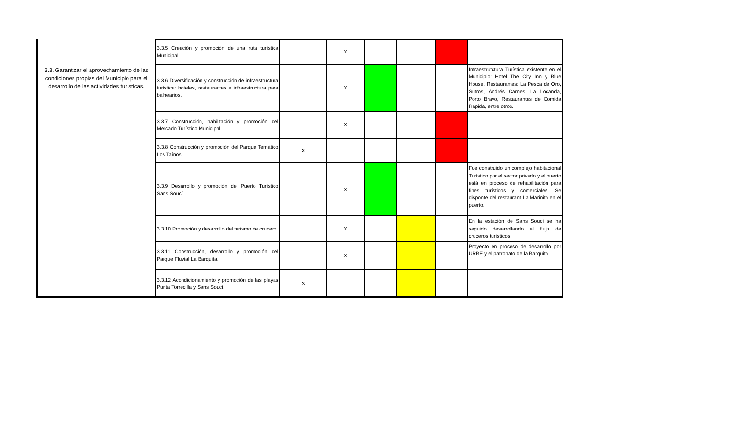| 3.3. Garantizar el aprovechamiento de las condiciones propias del Municipio para el desarrollo de las actividades turísticas. | 3.3.5 Creación y promoción de una ruta turística Municipal. | | x | | | | |
| | 3.3.6 Diversificación y construcción de infraestructura turística: hoteles, restaurantes e infraestructura para balnearios. | | x | | | | Infraestrutctura Turística existente en el Municipio: Hotel The City Inn y Blue House. Restaurantes: La Pesca de Oro, Sutros, Andrés Carnes, La Locanda, Porto Bravo, Restaurantes de Comida Rápida, entre otros. |
| | 3.3.7 Construcción, habilitación y promoción del Mercado Turístico Municipal. | | x | | | | |
| | 3.3.8 Construcción y promoción del Parque Temático Los Taínos. | x | | | | | |
| | 3.3.9 Desarrollo y promoción del Puerto Turístico Sans Soucí. | | x | | | | Fue construido un complejo habitacional Turístico por el sector privado y el puerto está en proceso de rehabilitación para fines turísticos y comerciales. Se disponte del restaurant La Marinita en el puerto. |
| | 3.3.10 Promoción y desarrollo del turismo de crucero. | | x | | | | En la estación de Sans Soucí se ha seguido desarrollando el flujo de cruceros turísticos. |
| | 3.3.11 Construcción, desarrollo y promoción del Parque Fluvial La Barquita. | | x | | | | Proyecto en proceso de desarrollo por URBE y el patronato de la Barquita. |
| | 3.3.12 Acondicionamiento y promoción de las playas Punta Torrecilla y Sans Soucí. | x | | | | | |